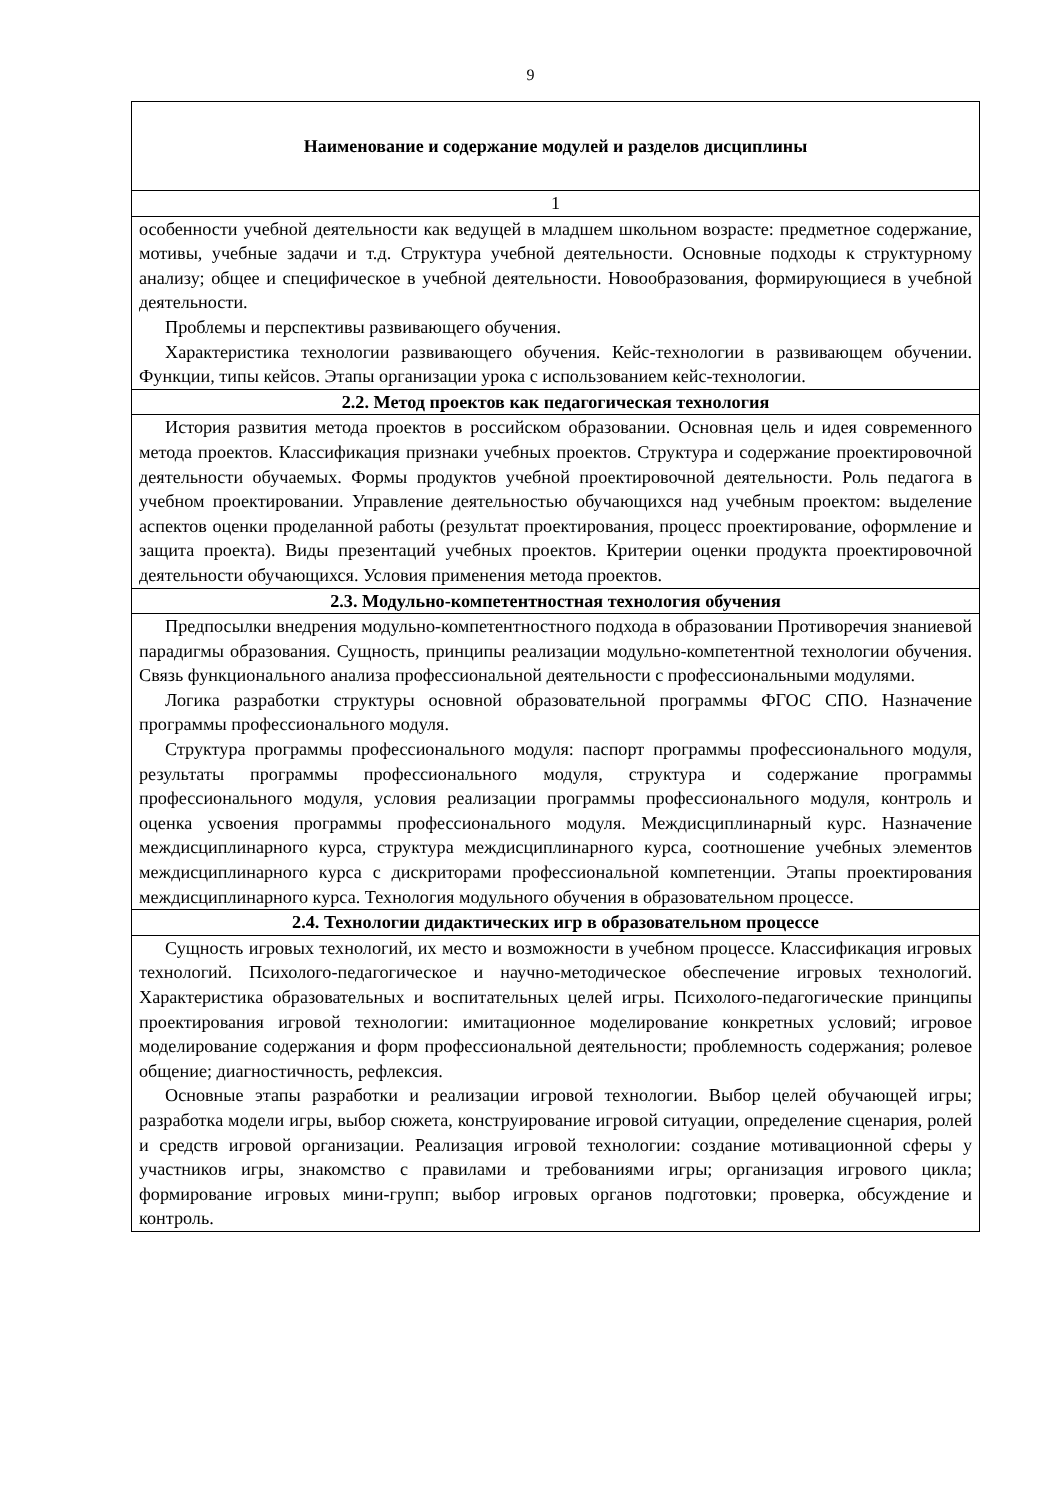9
| Наименование и содержание модулей и разделов дисциплины |
| --- |
| 1 |
| особенности учебной деятельности как ведущей в младшем школьном возрасте: предметное содержание, мотивы, учебные задачи и т.д. Структура учебной деятельности. Основные подходы к структурному анализу; общее и специфическое в учебной деятельности. Новообразования, формирующиеся в учебной деятельности. Проблемы и перспективы развивающего обучения. Характеристика технологии развивающего обучения. Кейс-технологии в развивающем обучении. Функции, типы кейсов. Этапы организации урока с использованием кейс-технологии. |
| 2.2. Метод проектов как педагогическая технология |
| История развития метода проектов в российском образовании. Основная цель и идея современного метода проектов. Классификация признаки учебных проектов. Структура и содержание проектировочной деятельности обучаемых. Формы продуктов учебной проектировочной деятельности. Роль педагога в учебном проектировании. Управление деятельностью обучающихся над учебным проектом: выделение аспектов оценки проделанной работы (результат проектирования, процесс проектирование, оформление и защита проекта). Виды презентаций учебных проектов. Критерии оценки продукта проектировочной деятельности обучающихся. Условия применения метода проектов. |
| 2.3. Модульно-компетентностная технология обучения |
| Предпосылки внедрения модульно-компетентностного подхода в образовании Противоречия знаниевой парадигмы образования. Сущность, принципы реализации модульно-компетентной технологии обучения. Связь функционального анализа профессиональной деятельности с профессиональными модулями. Логика разработки структуры основной образовательной программы ФГОС СПО. Назначение программы профессионального модуля. Структура программы профессионального модуля: паспорт программы профессионального модуля, результаты программы профессионального модуля, структура и содержание программы профессионального модуля, условия реализации программы профессионального модуля, контроль и оценка усвоения программы профессионального модуля. Междисциплинарный курс. Назначение междисциплинарного курса, структура междисциплинарного курса, соотношение учебных элементов междисциплинарного курса с дискриторами профессиональной компетенции. Этапы проектирования междисциплинарного курса. Технология модульного обучения в образовательном процессе. |
| 2.4. Технологии дидактических игр в образовательном процессе |
| Сущность игровых технологий, их место и возможности в учебном процессе. Классификация игровых технологий. Психолого-педагогическое и научно-методическое обеспечение игровых технологий. Характеристика образовательных и воспитательных целей игры. Психолого-педагогические принципы проектирования игровой технологии: имитационное моделирование конкретных условий; игровое моделирование содержания и форм профессиональной деятельности; проблемность содержания; ролевое общение; диагностичность, рефлексия. Основные этапы разработки и реализации игровой технологии. Выбор целей обучающей игры; разработка модели игры, выбор сюжета, конструирование игровой ситуации, определение сценария, ролей и средств игровой организации. Реализация игровой технологии: создание мотивационной сферы у участников игры, знакомство с правилами и требованиями игры; организация игрового цикла; формирование игровых мини-групп; выбор игровых органов подготовки; проверка, обсуждение и контроль. |